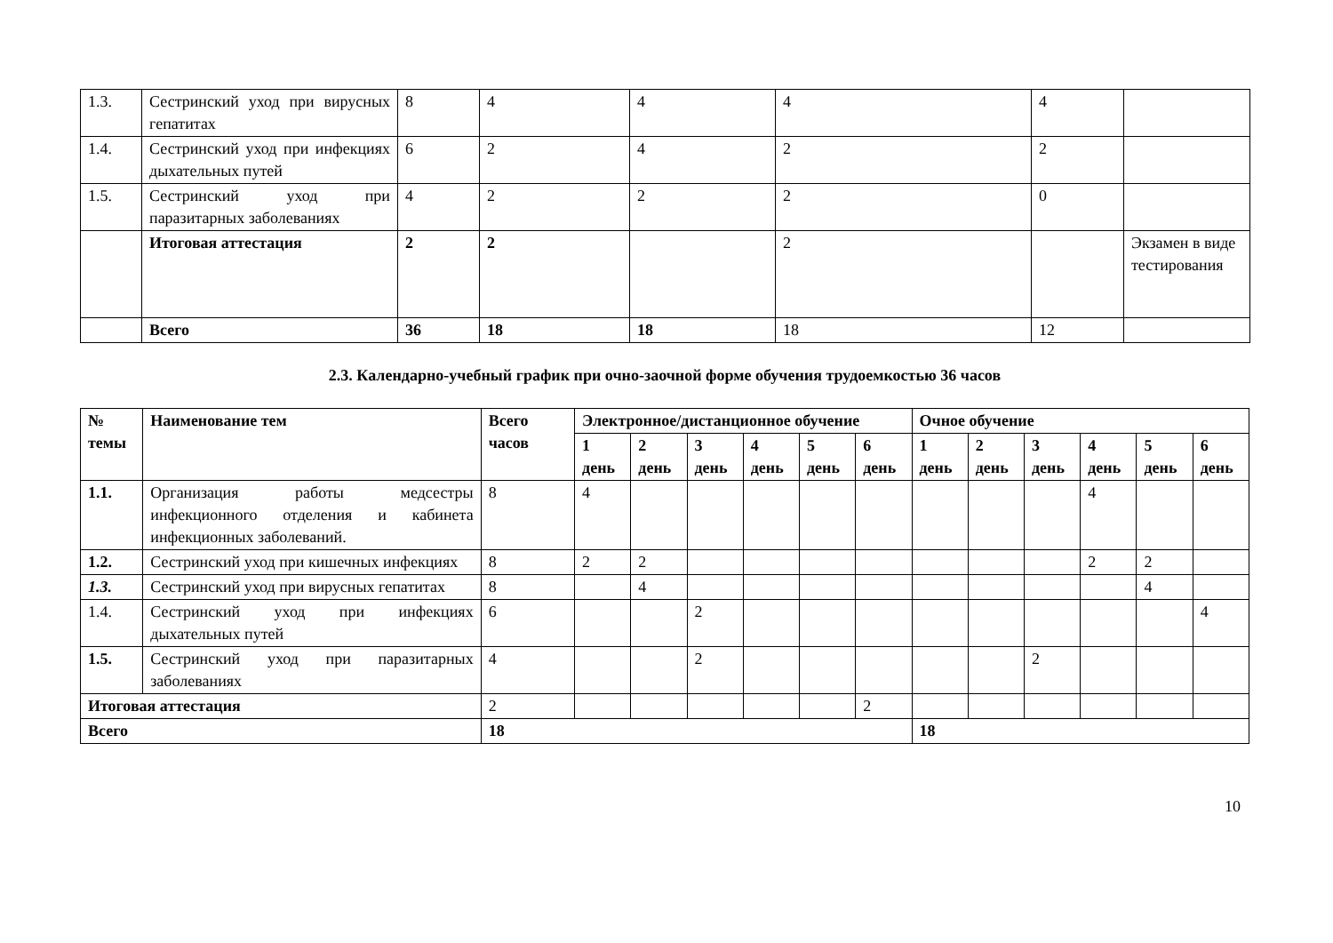| 1.3. | Сестринский уход при вирусных гепатитах | 8 | 4 | 4 | 4 | 4 | |
| 1.4. | Сестринский уход при инфекциях дыхательных путей | 6 | 2 | 4 | 2 | 2 | |
| 1.5. | Сестринский уход при паразитарных заболеваниях | 4 | 2 | 2 | 2 | 0 | |
| | Итоговая аттестация | 2 | 2 | | 2 | | Экзамен в виде тестирования |
| | Всего | 36 | 18 | 18 | 18 | 12 | |
2.3. Календарно-учебный график при очно-заочной форме обучения трудоемкостью 36 часов
| № темы | Наименование тем | Всего часов | Электронное/дистанционное обучение | | | | | | Очное обучение | | | | | |
| --- | --- | --- | --- | --- | --- | --- | --- | --- | --- | --- | --- | --- | --- | --- |
| | | | 1 день | 2 день | 3 день | 4 день | 5 день | 6 день | 1 день | 2 день | 3 день | 4 день | 5 день | 6 день |
| 1.1. | Организация работы медсестры инфекционного отделения и кабинета инфекционных заболеваний. | 8 | 4 | | | | | | | | | 4 | | |
| 1.2. | Сестринский уход при кишечных инфекциях | 8 | 2 | 2 | | | | | | | | 2 | 2 | |
| 1.3. | Сестринский уход при вирусных гепатитах | 8 | | 4 | | | | | | | | | 4 | |
| 1.4. | Сестринский уход при инфекциях дыхательных путей | 6 | | | 2 | | | | | | | | | 4 |
| 1.5. | Сестринский уход при паразитарных заболеваниях | 4 | | | 2 | | | | | | 2 | | | |
| Итоговая аттестация | | 2 | | | | | | 2 | | | | | | |
| Всего | | 18 | | | | | | | 18 | | | | | |
10